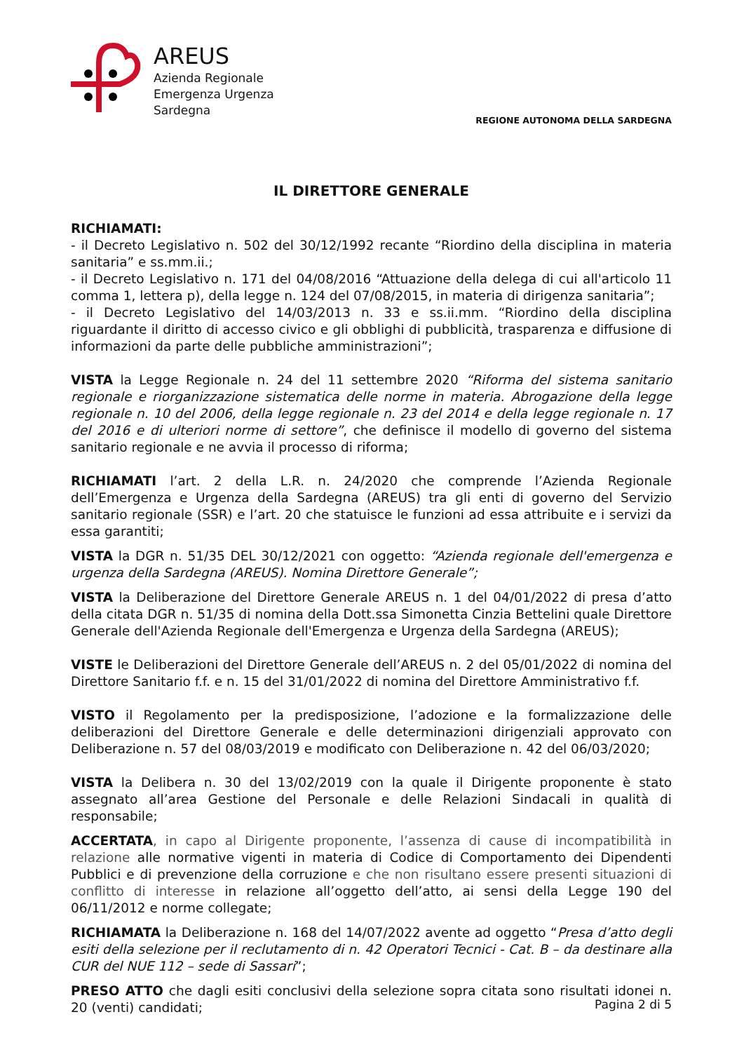AREUS
Azienda Regionale
Emergenza Urgenza
Sardegna
REGIONE AUTONOMA DELLA SARDEGNA
IL DIRETTORE GENERALE
RICHIAMATI:
- il Decreto Legislativo n. 502 del 30/12/1992 recante “Riordino della disciplina in materia sanitaria” e ss.mm.ii.;
- il Decreto Legislativo n. 171 del 04/08/2016 “Attuazione della delega di cui all'articolo 11 comma 1, lettera p), della legge n. 124 del 07/08/2015, in materia di dirigenza sanitaria”;
- il Decreto Legislativo del 14/03/2013 n. 33 e ss.ii.mm. “Riordino della disciplina riguardante il diritto di accesso civico e gli obblighi di pubblicità, trasparenza e diffusione di informazioni da parte delle pubbliche amministrazioni”;
VISTA la Legge Regionale n. 24 del 11 settembre 2020 “Riforma del sistema sanitario regionale e riorganizzazione sistematica delle norme in materia. Abrogazione della legge regionale n. 10 del 2006, della legge regionale n. 23 del 2014 e della legge regionale n. 17 del 2016 e di ulteriori norme di settore”, che definisce il modello di governo del sistema sanitario regionale e ne avvia il processo di riforma;
RICHIAMATI l’art. 2 della L.R. n. 24/2020 che comprende l’Azienda Regionale dell’Emergenza e Urgenza della Sardegna (AREUS) tra gli enti di governo del Servizio sanitario regionale (SSR) e l’art. 20 che statuisce le funzioni ad essa attribuite e i servizi da essa garantiti;
VISTA la DGR n. 51/35 DEL 30/12/2021 con oggetto: “Azienda regionale dell'emergenza e urgenza della Sardegna (AREUS). Nomina Direttore Generale”;
VISTA la Deliberazione del Direttore Generale AREUS n. 1 del 04/01/2022 di presa d’atto della citata DGR n. 51/35 di nomina della Dott.ssa Simonetta Cinzia Bettelini quale Direttore Generale dell'Azienda Regionale dell'Emergenza e Urgenza della Sardegna (AREUS);
VISTE le Deliberazioni del Direttore Generale dell’AREUS n. 2 del 05/01/2022 di nomina del Direttore Sanitario f.f. e n. 15 del 31/01/2022 di nomina del Direttore Amministrativo f.f.
VISTO il Regolamento per la predisposizione, l’adozione e la formalizzazione delle deliberazioni del Direttore Generale e delle determinazioni dirigenziali approvato con Deliberazione n. 57 del 08/03/2019 e modificato con Deliberazione n. 42 del 06/03/2020;
VISTA la Delibera n. 30 del 13/02/2019 con la quale il Dirigente proponente è stato assegnato all’area Gestione del Personale e delle Relazioni Sindacali in qualità di responsabile;
ACCERTATA, in capo al Dirigente proponente, l’assenza di cause di incompatibilità in relazione alle normative vigenti in materia di Codice di Comportamento dei Dipendenti Pubblici e di prevenzione della corruzione e che non risultano essere presenti situazioni di conflitto di interesse in relazione all’oggetto dell’atto, ai sensi della Legge 190 del 06/11/2012 e norme collegate;
RICHIAMATA la Deliberazione n. 168 del 14/07/2022 avente ad oggetto “Presa d’atto degli esiti della selezione per il reclutamento di n. 42 Operatori Tecnici - Cat. B – da destinare alla CUR del NUE 112 – sede di Sassari”;
PRESO ATTO che dagli esiti conclusivi della selezione sopra citata sono risultati idonei n. 20 (venti) candidati;
Pagina 2 di 5